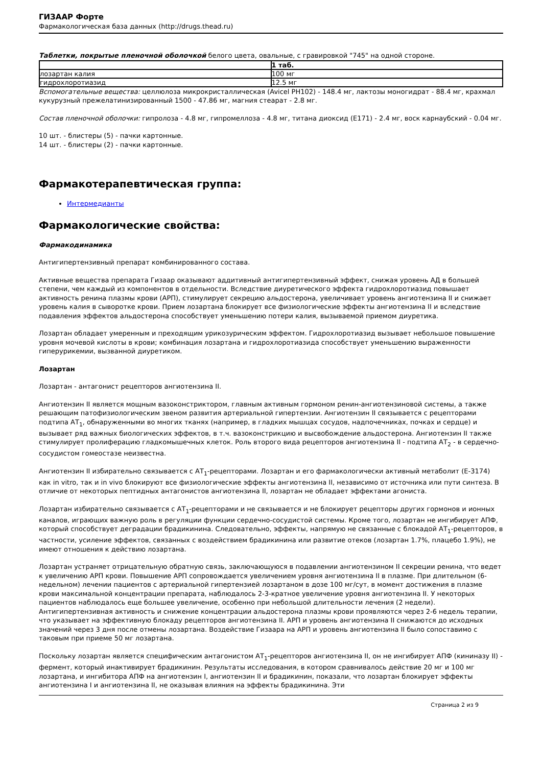ГИЗААР Форте
Фармакологическая база данных (http://drugs.thead.ru)
Таблетки, покрытые пленочной оболочкой белого цвета, овальные, с гравировкой "745" на одной стороне.
| | 1 таб. |
| --- | --- |
| лозартан калия | 100 мг |
| гидрохлоротиазид | 12.5 мг |
Вспомогательные вещества: целлюлоза микрокристаллическая (Avicel PH102) - 148.4 мг, лактозы моногидрат - 88.4 мг, крахмал кукурузный прежелатинизированный 1500 - 47.86 мг, магния стеарат - 2.8 мг.
Состав пленочной оболочки: гипролоза - 4.8 мг, гипромеллоза - 4.8 мг, титана диоксид (Е171) - 2.4 мг, воск карнаубский - 0.04 мг.
10 шт. - блистеры (5) - пачки картонные.
14 шт. - блистеры (2) - пачки картонные.
Фармакотерапевтическая группа:
Интермедианты
Фармакологические свойства:
Фармакодинамика
Антигипертензивный препарат комбинированного состава.
Активные вещества препарата Гизаар оказывают аддитивный антигипертензивный эффект, снижая уровень АД в большей степени, чем каждый из компонентов в отдельности. Вследствие диуретического эффекта гидрохлоротиазид повышает активность ренина плазмы крови (АРП), стимулирует секрецию альдостерона, увеличивает уровень ангиотензина II и снижает уровень калия в сыворотке крови. Прием лозартана блокирует все физиологические эффекты ангиотензина II и вследствие подавления эффектов альдостерона способствует уменьшению потери калия, вызываемой приемом диуретика.
Лозартан обладает умеренным и преходящим урикозурическим эффектом. Гидрохлоротиазид вызывает небольшое повышение уровня мочевой кислоты в крови; комбинация лозартана и гидрохлоротиазида способствует уменьшению выраженности гиперурикемии, вызванной диуретиком.
Лозартан
Лозартан - антагонист рецепторов ангиотензина II.
Ангиотензин II является мощным вазоконстриктором, главным активным гормоном ренин-ангиотензиновой системы, а также решающим патофизиологическим звеном развития артериальной гипертензии. Ангиотензин II связывается с рецепторами подтипа АТ<sub>1</sub>, обнаруженными во многих тканях (например, в гладких мышцах сосудов, надпочечниках, почках и сердце) и вызывает ряд важных биологических эффектов, в т.ч. вазоконстрикцию и высвобождение альдостерона. Ангиотензин II также стимулирует пролиферацию гладкомышечных клеток. Роль второго вида рецепторов ангиотензина II - подтипа АТ<sub>2</sub> - в сердечно-сосудистом гомеостазе неизвестна.
Ангиотензин II избирательно связывается с АТ<sub>1</sub>-рецепторами. Лозартан и его фармакологически активный метаболит (Е-3174) как in vitro, так и in vivo блокируют все физиологические эффекты ангиотензина II, независимо от источника или пути синтеза. В отличие от некоторых пептидных антагонистов ангиотензина II, лозартан не обладает эффектами агониста.
Лозартан избирательно связывается с АТ<sub>1</sub>-рецепторами и не связывается и не блокирует рецепторы других гормонов и ионных каналов, играющих важную роль в регуляции функции сердечно-сосудистой системы. Кроме того, лозартан не ингибирует АПФ, который способствует деградации брадикинина. Следовательно, эффекты, напрямую не связанные с блокадой АТ<sub>1</sub>-рецепторов, в частности, усиление эффектов, связанных с воздействием брадикинина или развитие отеков (лозартан 1.7%, плацебо 1.9%), не имеют отношения к действию лозартана.
Лозартан устраняет отрицательную обратную связь, заключающуюся в подавлении ангиотензином II секреции ренина, что ведет к увеличению АРП крови. Повышение АРП сопровождается увеличением уровня ангиотензина II в плазме. При длительном (6-недельном) лечении пациентов с артериальной гипертензией лозартаном в дозе 100 мг/сут, в момент достижения в плазме крови максимальной концентрации препарата, наблюдалось 2-3-кратное увеличение уровня ангиотензина II. У некоторых пациентов наблюдалось еще большее увеличение, особенно при небольшой длительности лечения (2 недели). Антигипертензивная активность и снижение концентрации альдостерона плазмы крови проявляются через 2-6 недель терапии, что указывает на эффективную блокаду рецепторов ангиотензина II. АРП и уровень ангиотензина II снижаются до исходных значений через 3 дня после отмены лозартана. Воздействие Гизаара на АРП и уровень ангиотензина II было сопоставимо с таковым при приеме 50 мг лозартана.
Поскольку лозартан является специфическим антагонистом АТ<sub>1</sub>-рецепторов ангиотензина II, он не ингибирует АПФ (кининазу II) - фермент, который инактивирует брадикинин. Результаты исследования, в котором сравнивалось действие 20 мг и 100 мг лозартана, и ингибитора АПФ на ангиотензин I, ангиотензин II и брадикинин, показали, что лозартан блокирует эффекты ангиотензина I и ангиотензина II, не оказывая влияния на эффекты брадикинина. Эти
Страница 2 из 9